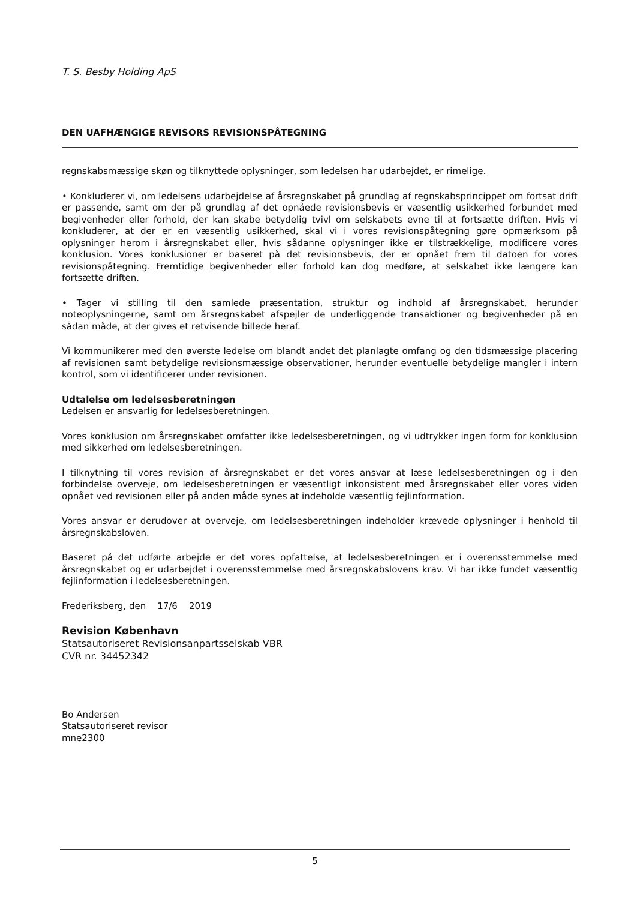T. S. Besby Holding ApS
DEN UAFHÆNGIGE REVISORS REVISIONSPÅTEGNING
regnskabsmæssige skøn og tilknyttede oplysninger, som ledelsen har udarbejdet, er rimelige.
• Konkluderer vi, om ledelsens udarbejdelse af årsregnskabet på grundlag af regnskabsprincippet om fortsat drift er passende, samt om der på grundlag af det opnåede revisionsbevis er væsentlig usikkerhed forbundet med begivenheder eller forhold, der kan skabe betydelig tvivl om selskabets evne til at fortsætte driften. Hvis vi konkluderer, at der er en væsentlig usikkerhed, skal vi i vores revisionspåtegning gøre opmærksom på oplysninger herom i årsregnskabet eller, hvis sådanne oplysninger ikke er tilstrækkelige, modificere vores konklusion. Vores konklusioner er baseret på det revisionsbevis, der er opnået frem til datoen for vores revisionspåtegning. Fremtidige begivenheder eller forhold kan dog medføre, at selskabet ikke længere kan fortsætte driften.
• Tager vi stilling til den samlede præsentation, struktur og indhold af årsregnskabet, herunder noteoplysningerne, samt om årsregnskabet afspejler de underliggende transaktioner og begivenheder på en sådan måde, at der gives et retvisende billede heraf.
Vi kommunikerer med den øverste ledelse om blandt andet det planlagte omfang og den tidsmæssige placering af revisionen samt betydelige revisionsmæssige observationer, herunder eventuelle betydelige mangler i intern kontrol, som vi identificerer under revisionen.
Udtalelse om ledelsesberetningen
Ledelsen er ansvarlig for ledelsesberetningen.
Vores konklusion om årsregnskabet omfatter ikke ledelsesberetningen, og vi udtrykker ingen form for konklusion med sikkerhed om ledelsesberetningen.
I tilknytning til vores revision af årsregnskabet er det vores ansvar at læse ledelsesberetningen og i den forbindelse overveje, om ledelsesberetningen er væsentligt inkonsistent med årsregnskabet eller vores viden opnået ved revisionen eller på anden måde synes at indeholde væsentlig fejlinformation.
Vores ansvar er derudover at overveje, om ledelsesberetningen indeholder krævede oplysninger i henhold til årsregnskabsloven.
Baseret på det udførte arbejde er det vores opfattelse, at ledelsesberetningen er i overensstemmelse med årsregnskabet og er udarbejdet i overensstemmelse med årsregnskabslovens krav. Vi har ikke fundet væsentlig fejlinformation i ledelsesberetningen.
Frederiksberg, den 17/6 2019
Revision København
Statsautoriseret Revisionsanpartsselskab VBR
CVR nr. 34452342
Bo Andersen
Statsautoriseret revisor
mne2300
5